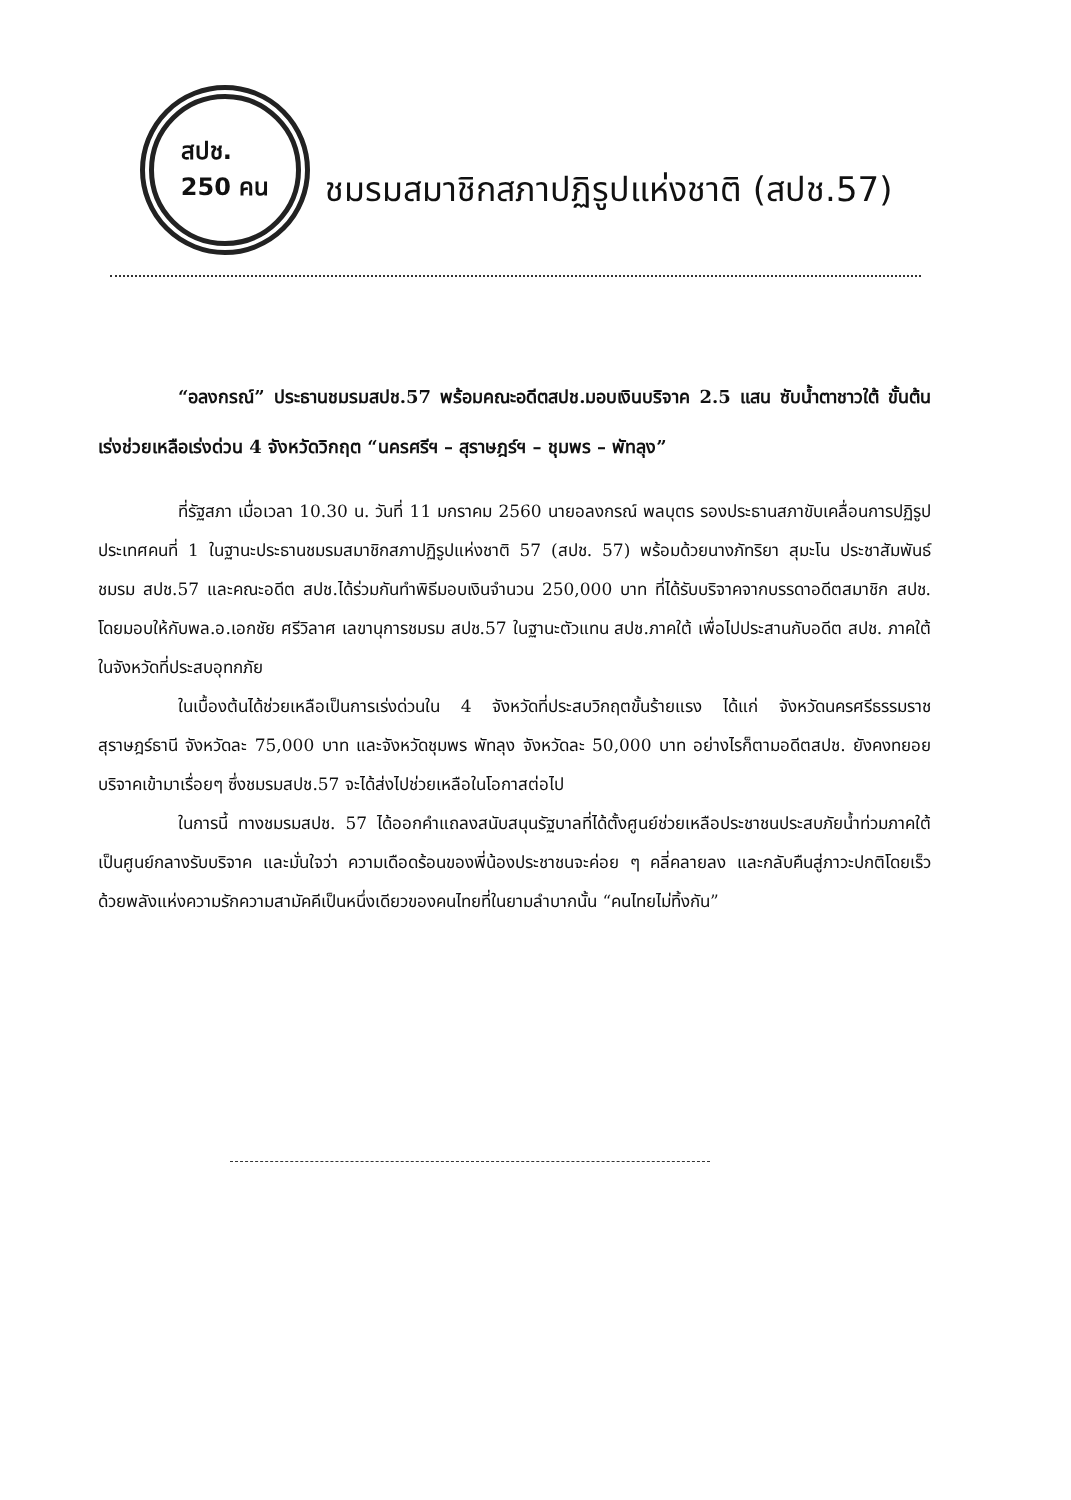สปช.
250 คน
ชมรมสมาชิกสภาปฏิรูปแห่งชาติ (สปช.57)
“อลงกรณ์” ประธานชมรมสปช.57 พร้อมคณะอดีตสปช.มอบเงินบริจาค 2.5 แสน ซับน้ำตาชาวใต้ ขั้นต้นเร่งช่วยเหลือเร่งด่วน 4 จังหวัดวิกฤต “นครศรีฯ – สุราษฎร์ฯ – ชุมพร – พัทลุง”
ที่รัฐสภา เมื่อเวลา 10.30 น. วันที่ 11 มกราคม 2560 นายอลงกรณ์ พลบุตร รองประธานสภาขับเคลื่อนการปฏิรูปประเทศคนที่ 1 ในฐานะประธานชมรมสมาชิกสภาปฏิรูปแห่งชาติ 57 (สปช. 57) พร้อมด้วยนางภัทริยา สุมะโน ประชาสัมพันธ์ชมรม สปช.57 และคณะอดีต สปช.ได้ร่วมกันทำพิธีมอบเงินจำนวน 250,000 บาท ที่ได้รับบริจาคจากบรรดาอดีตสมาชิก สปช. โดยมอบให้กับพล.อ.เอกชัย ศรีวิลาศ เลขานุการชมรม สปช.57 ในฐานะตัวแทน สปช.ภาคใต้ เพื่อไปประสานกับอดีต สปช. ภาคใต้ในจังหวัดที่ประสบอุทกภัย
ในเบื้องต้นได้ช่วยเหลือเป็นการเร่งด่วนใน 4 จังหวัดที่ประสบวิกฤตขั้นร้ายแรง ได้แก่ จังหวัดนครศรีธรรมราช สุราษฎร์ธานี จังหวัดละ 75,000 บาท และจังหวัดชุมพร พัทลุง จังหวัดละ 50,000 บาท อย่างไรก็ตามอดีตสปช. ยังคงทยอยบริจาคเข้ามาเรื่อยๆ ซึ่งชมรมสปช.57 จะได้ส่งไปช่วยเหลือในโอกาสต่อไป
ในการนี้ ทางชมรมสปช. 57 ได้ออกคำแถลงสนับสนุนรัฐบาลที่ได้ตั้งศูนย์ช่วยเหลือประชาชนประสบภัยน้ำท่วมภาคใต้ เป็นศูนย์กลางรับบริจาค และมั่นใจว่า ความเดือดร้อนของพี่น้องประชาชนจะค่อย ๆ คลี่คลายลง และกลับคืนสู่ภาวะปกติโดยเร็วด้วยพลังแห่งความรักความสามัคคีเป็นหนึ่งเดียวของคนไทยที่ในยามลำบากนั้น “คนไทยไม่ทิ้งกัน”